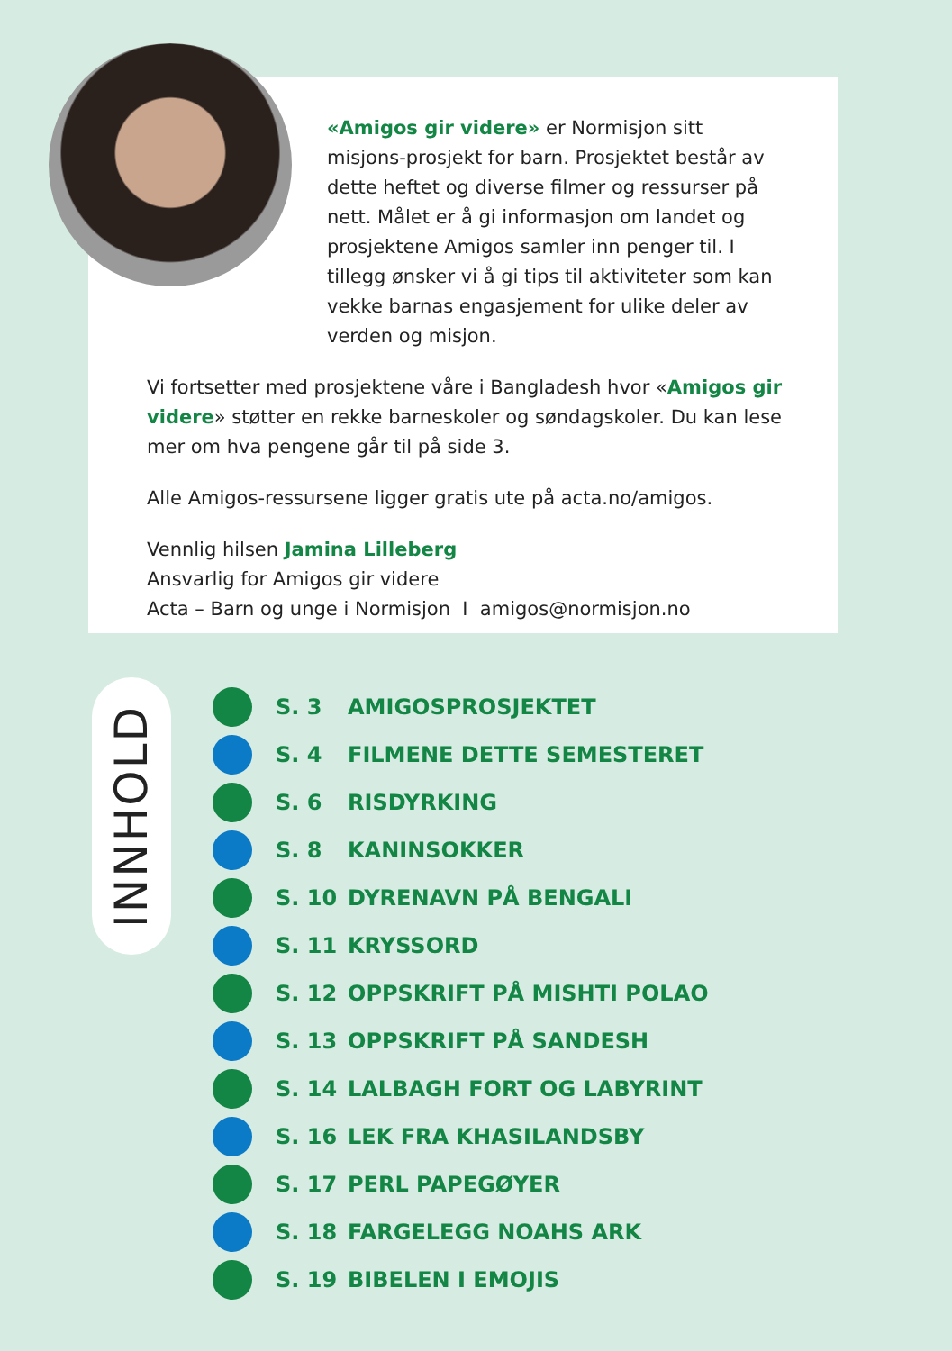«Amigos gir videre» er Normisjon sitt misjons-prosjekt for barn. Prosjektet består av dette heftet og diverse filmer og ressurser på nett. Målet er å gi informasjon om landet og prosjektene Amigos samler inn penger til. I tillegg ønsker vi å gi tips til aktiviteter som kan vekke barnas engasjement for ulike deler av verden og misjon.
Vi fortsetter med prosjektene våre i Bangladesh hvor «Amigos gir videre» støtter en rekke barneskoler og søndagskoler. Du kan lese mer om hva pengene går til på side 3.
Alle Amigos-ressursene ligger gratis ute på acta.no/amigos.
Vennlig hilsen Jamina Lilleberg
Ansvarlig for Amigos gir videre
Acta – Barn og unge i Normisjon I amigos@normisjon.no
INNHOLD
S. 3 AMIGOSPROSJEKTET
S. 4 FILMENE DETTE SEMESTERET
S. 6 RISDYRKING
S. 8 KANINSOKKER
S. 10 DYRENAVN PÅ BENGALI
S. 11 KRYSSORD
S. 12 OPPSKRIFT PÅ MISHTI POLAO
S. 13 OPPSKRIFT PÅ SANDESH
S. 14 LALBAGH FORT OG LABYRINT
S. 16 LEK FRA KHASILANDSBY
S. 17 PERL PAPEGØYER
S. 18 FARGELEGG NOAHS ARK
S. 19 BIBELEN I EMOJIS